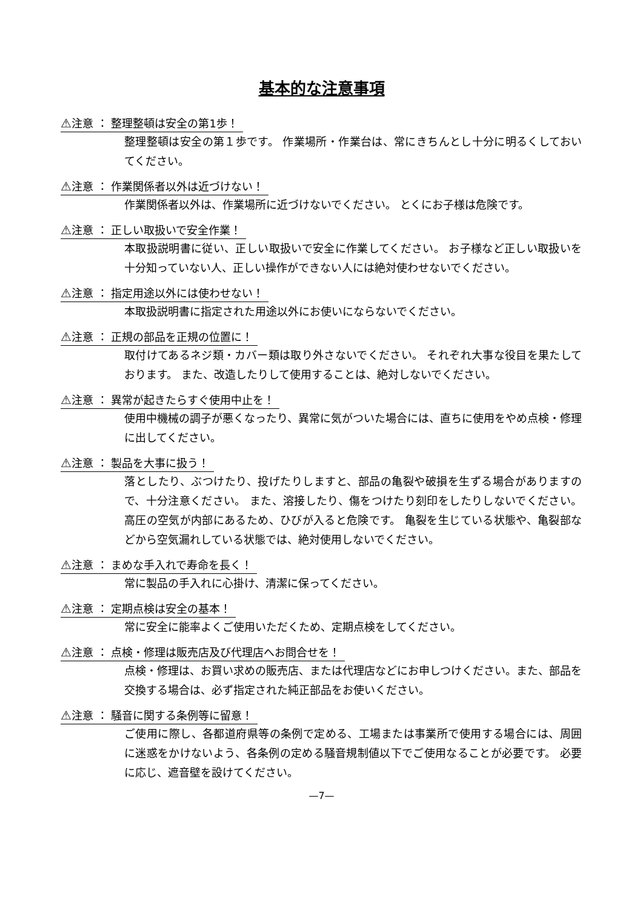基本的な注意事項
⚠注意 ： 整理整頓は安全の第1歩！
整理整頓は安全の第１歩です。 作業場所・作業台は、常にきちんとし十分に明るくしておいてください。
⚠注意 ： 作業関係者以外は近づけない！
作業関係者以外は、作業場所に近づけないでください。 とくにお子様は危険です。
⚠注意 ： 正しい取扱いで安全作業！
本取扱説明書に従い、正しい取扱いで安全に作業してください。 お子様など正しい取扱いを十分知っていない人、正しい操作ができない人には絶対使わせないでください。
⚠注意 ： 指定用途以外には使わせない！
本取扱説明書に指定された用途以外にお使いにならないでください。
⚠注意 ： 正規の部品を正規の位置に！
取付けてあるネジ類・カバー類は取り外さないでください。 それぞれ大事な役目を果たしております。 また、改造したりして使用することは、絶対しないでください。
⚠注意 ： 異常が起きたらすぐ使用中止を！
使用中機械の調子が悪くなったり、異常に気がついた場合には、直ちに使用をやめ点検・修理に出してください。
⚠注意 ： 製品を大事に扱う！
落としたり、ぶつけたり、投げたりしますと、部品の亀裂や破損を生ずる場合がありますので、十分注意ください。 また、溶接したり、傷をつけたり刻印をしたりしないでください。 高圧の空気が内部にあるため、ひびが入ると危険です。 亀裂を生じている状態や、亀裂部などから空気漏れしている状態では、絶対使用しないでください。
⚠注意 ： まめな手入れで寿命を長く！
常に製品の手入れに心掛け、清潔に保ってください。
⚠注意 ： 定期点検は安全の基本！
常に安全に能率よくご使用いただくため、定期点検をしてください。
⚠注意 ： 点検・修理は販売店及び代理店へお問合せを！
点検・修理は、お買い求めの販売店、または代理店などにお申しつけください。また、部品を交換する場合は、必ず指定された純正部品をお使いください。
⚠注意 ： 騒音に関する条例等に留意！
ご使用に際し、各都道府県等の条例で定める、工場または事業所で使用する場合には、周囲に迷惑をかけないよう、各条例の定める騒音規制値以下でご使用なることが必要です。 必要に応じ、遮音壁を設けてください。
—7—